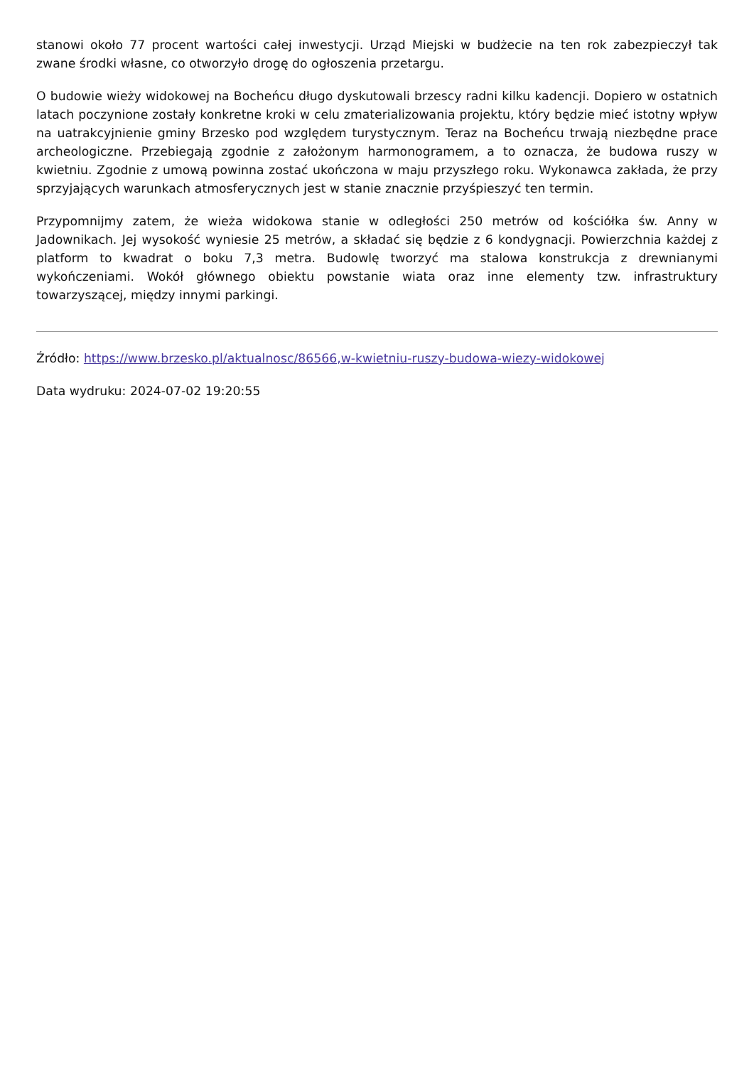stanowi około 77 procent wartości całej inwestycji. Urząd Miejski w budżecie na ten rok zabezpieczył tak zwane środki własne, co otworzyło drogę do ogłoszenia przetargu.
O budowie wieży widokowej na Bocheńcu długo dyskutowali brzescy radni kilku kadencji. Dopiero w ostatnich latach poczynione zostały konkretne kroki w celu zmaterializowania projektu, który będzie mieć istotny wpływ na uatrakcyjnienie gminy Brzesko pod względem turystycznym. Teraz na Bocheńcu trwają niezbędne prace archeologiczne. Przebiegają zgodnie z założonym harmonogramem, a to oznacza, że budowa ruszy w kwietniu. Zgodnie z umową powinna zostać ukończona w maju przyszłego roku. Wykonawca zakłada, że przy sprzyjających warunkach atmosferycznych jest w stanie znacznie przyśpieszyć ten termin.
Przypomnijmy zatem, że wieża widokowa stanie w odległości 250 metrów od kościółka św. Anny w Jadownikach. Jej wysokość wyniesie 25 metrów, a składać się będzie z 6 kondygnacji. Powierzchnia każdej z platform to kwadrat o boku 7,3 metra. Budowlę tworzyć ma stalowa konstrukcja z drewnianymi wykończeniami. Wokół głównego obiektu powstanie wiata oraz inne elementy tzw. infrastruktury towarzyszącej, między innymi parkingi.
Źródło: https://www.brzesko.pl/aktualnosc/86566,w-kwietniu-ruszy-budowa-wiezy-widokowej
Data wydruku: 2024-07-02 19:20:55